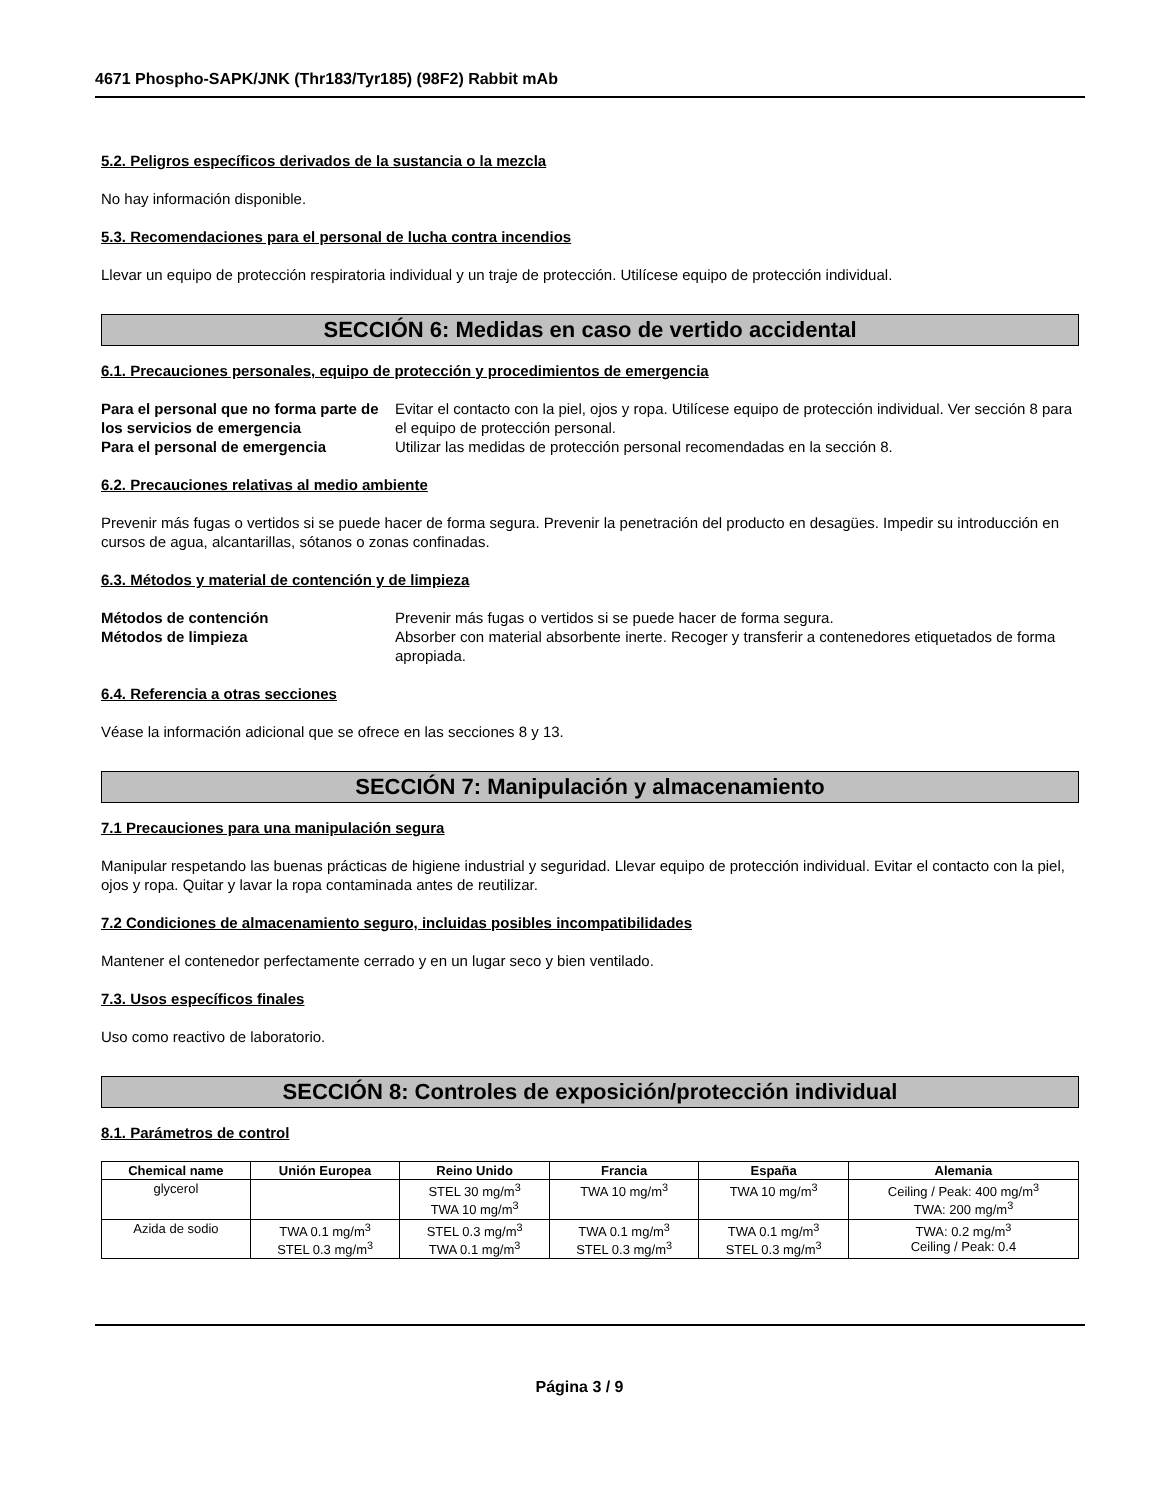4671 Phospho-SAPK/JNK (Thr183/Tyr185) (98F2) Rabbit mAb
5.2. Peligros específicos derivados de la sustancia o la mezcla
No hay información disponible.
5.3. Recomendaciones para el personal de lucha contra incendios
Llevar un equipo de protección respiratoria individual y un traje de protección. Utilícese equipo de protección individual.
SECCIÓN 6: Medidas en caso de vertido accidental
6.1. Precauciones personales, equipo de protección y procedimientos de emergencia
Para el personal que no forma parte de los servicios de emergencia Evitar el contacto con la piel, ojos y ropa. Utilícese equipo de protección individual. Ver sección 8 para el equipo de protección personal. Para el personal de emergencia Utilizar las medidas de protección personal recomendadas en la sección 8.
6.2. Precauciones relativas al medio ambiente
Prevenir más fugas o vertidos si se puede hacer de forma segura. Prevenir la penetración del producto en desagües. Impedir su introducción en cursos de agua, alcantarillas, sótanos o zonas confinadas.
6.3. Métodos y material de contención y de limpieza
Métodos de contención Prevenir más fugas o vertidos si se puede hacer de forma segura. Métodos de limpieza Absorber con material absorbente inerte. Recoger y transferir a contenedores etiquetados de forma apropiada.
6.4. Referencia a otras secciones
Véase la información adicional que se ofrece en las secciones 8 y 13.
SECCIÓN 7: Manipulación y almacenamiento
7.1 Precauciones para una manipulación segura
Manipular respetando las buenas prácticas de higiene industrial y seguridad. Llevar equipo de protección individual. Evitar el contacto con la piel, ojos y ropa. Quitar y lavar la ropa contaminada antes de reutilizar.
7.2 Condiciones de almacenamiento seguro, incluidas posibles incompatibilidades
Mantener el contenedor perfectamente cerrado y en un lugar seco y bien ventilado.
7.3. Usos específicos finales
Uso como reactivo de laboratorio.
SECCIÓN 8: Controles de exposición/protección individual
8.1. Parámetros de control
| Chemical name | Unión Europea | Reino Unido | Francia | España | Alemania |
| --- | --- | --- | --- | --- | --- |
| glycerol | | STEL 30 mg/m<sup>3</sup> TWA 10 mg/m<sup>3</sup> | TWA 10 mg/m<sup>3</sup> | TWA 10 mg/m<sup>3</sup> | Ceiling / Peak: 400 mg/m<sup>3</sup> TWA: 200 mg/m<sup>3</sup> |
| Azida de sodio | TWA 0.1 mg/m<sup>3</sup> STEL 0.3 mg/m<sup>3</sup> | STEL 0.3 mg/m<sup>3</sup> TWA 0.1 mg/m<sup>3</sup> | TWA 0.1 mg/m<sup>3</sup> STEL 0.3 mg/m<sup>3</sup> | TWA 0.1 mg/m<sup>3</sup> STEL 0.3 mg/m<sup>3</sup> | TWA: 0.2 mg/m<sup>3</sup> Ceiling / Peak: 0.4 |
Página 3 / 9